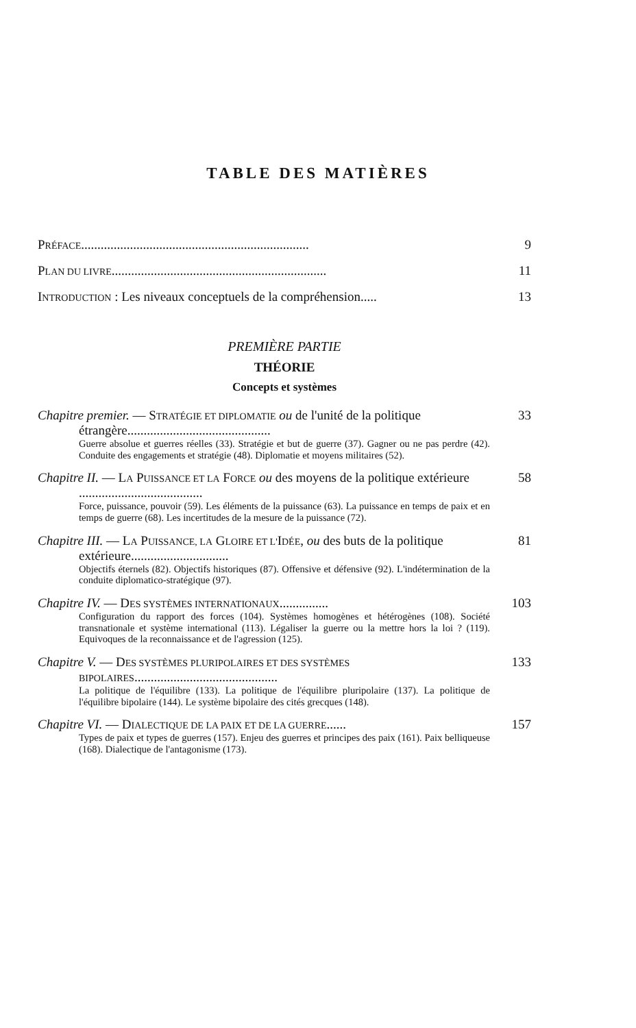TABLE DES MATIÈRES
PRÉFACE...................................................................... 9
PLAN DU LIVRE.................................................................. 11
INTRODUCTION : Les niveaux conceptuels de la compréhension..... 13
PREMIÈRE PARTIE
THÉORIE
Concepts et systèmes
Chapitre premier. — STRATÉGIE ET DIPLOMATIE ou de l'unité de la politique étrangère............................................ 33
Guerre absolue et guerres réelles (33). Stratégie et but de guerre (37). Gagner ou ne pas perdre (42). Conduite des engagements et stratégie (48). Diplomatie et moyens militaires (52).
Chapitre II. — LA PUISSANCE ET LA FORCE ou des moyens de la politique extérieure ...................................... 58
Force, puissance, pouvoir (59). Les éléments de la puissance (63). La puissance en temps de paix et en temps de guerre (68). Les incertitudes de la mesure de la puissance (72).
Chapitre III. — LA PUISSANCE, LA GLOIRE ET L'IDÉE, ou des buts de la politique extérieure.............................. 81
Objectifs éternels (82). Objectifs historiques (87). Offensive et défensive (92). L'indétermination de la conduite diplomatico-stratégique (97).
Chapitre IV. — DES SYSTÈMES INTERNATIONAUX............... 103
Configuration du rapport des forces (104). Systèmes homogènes et hétérogènes (108). Société transnationale et système international (113). Légaliser la guerre ou la mettre hors la loi ? (119). Equivoques de la reconnaissance et de l'agression (125).
Chapitre V. — DES SYSTÈMES PLURIPOLAIRES ET DES SYSTÈMES BIPOLAIRES............................................ 133
La politique de l'équilibre (133). La politique de l'équilibre pluripolaire (137). La politique de l'équilibre bipolaire (144). Le système bipolaire des cités grecques (148).
Chapitre VI. — DIALECTIQUE DE LA PAIX ET DE LA GUERRE...... 157
Types de paix et types de guerres (157). Enjeu des guerres et principes des paix (161). Paix belliqueuse (168). Dialectique de l'antagonisme (173).